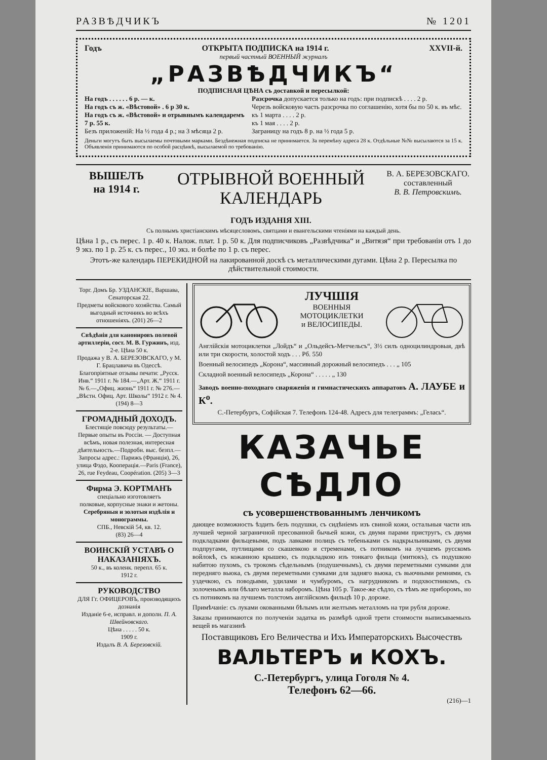РАЗВѢДЧИКЪ № 1201
Годъ ОТКРЫТА ПОДПИСКА на 1914 г. XXVII-й.
первый частный ВОЕННЫЙ журналъ
„РАЗВѢДЧИКЪ“
ПОДПИСНАЯ ЦѢНА съ доставкой и пересылкой:
На годъ . . . . . . 6 р. — к.
На годъ съ ж. «Вѣстовой» . 6 р 30 к.
На годъ съ ж. «Вѣстовой» и отрывнымъ календаремъ 7 р. 55 к.
Безъ приложеній: На ½ года 4 р.; на 3 мѣсяца 2 р.
Разсрочка допускается только на годъ: при подпискѣ . . . . 2 р.
Черезъ войсковую часть разсрочка по соглашенію, хотя бы по 50 к. въ мѣс. къ 1 марта . . . . 2 р.
къ 1 мая . . . . 2 р.
Заграницу на годъ 8 р. на ½ года 5 р.
Деньги могутъ быть высылаемы почтовыми марками. Бездѣнежная подписка не принимается. За перемѣну адреса 28 к. Отдѣльные №№ высылаются за 15 к. Объявленія принимаются по особой расцѣнкѣ, высылаемой по требованію.
ВЫШЕЛЪ
на 1914 г.
ОТРЫВНОЙ ВОЕННЫЙ КАЛЕНДАРЬ
ГОДЪ ИЗДАНІЯ XIII.
В. А. БЕРЕЗОВСКАГО.
составленный
В. В. Петровскимъ.
Съ полнымъ христіанскимъ мѣсяцесловомъ, святцами и евангельскими чтеніями на каждый день.
Цѣна 1 р., съ перес. 1 р. 40 к. Налож. плат. 1 р. 50 к. Для подписчиковъ „Развѣдчика“ и „Витязя“ при требованіи отъ 1 до 9 экз. по 1 р. 25 к. съ перес., 10 экз. и болѣе по 1 р. съ перес.
Этотъ-же календарь ПЕРЕКИДНОЙ на лакированной доскѣ съ металлическими дугами. Цѣна 2 р. Пересылка по дѣйствительной стоимости.
Торг. Домъ Бр. УЗДАНСКІЕ, Варшава, Сенаторская 22.
Предметы войскового хозяйства. Самый выгодный источникъ во всѣхъ отношеніяхъ. (201) 26—2
Свѣдѣнія для канонировъ полевой артиллеріи, сост. М. В. Гуржинъ, изд. 2-е. Цѣна 50 к.
Продажа у В. А. БЕРЕЗОВСКАГО, у М. Г. Брацлавича въ Одессѣ.
Благопріятные отзывы печати: „Русск. Инв.“ 1911 г. № 184.—„Арт. Ж.“ 1911 г. № 6.—„Офиц. жизнь“ 1911 г. № 276.—„Вѣстн. Офиц. Арт. Школы“ 1912 г. № 4. (194) 8—3
ГРОМАДНЫЙ ДОХОДЪ.
Блестящіе повсюду результаты.—Первые опыты въ Россіи. — Доступная всѣмъ, новая полезная, интересная дѣятельность.—Подробн. выс. безпл.—Запросы адрес.: Парижъ (Франція), 26, улица Фэдо, Кооперація.—Paris (France), 26, rue Feydeau, Coopération. (205) 3—3
Фирма Э. КОРТМАНЪ
спеціально изготовляетъ
полковые, корпусные знаки и жетоны.
Серебряныя и золотыя издѣлія и монограммы.
СПБ., Невскій 54, кв. 12.
(83) 26—4
ВОИНСКІЙ УСТАВЪ О НАКАЗАНІЯХЪ.
50 к., въ коленк. перепл. 65 к.
1912 г.
РУКОВОДСТВО
ДЛЯ Гг. ОФИЦЕРОВЪ, производящихъ дознанія
Изданіе 6-е, исправл. и дополн. П. А. Швейновскаго.
Цѣна . . . . . 50 к.
1909 г.
Издалъ В. А. Березовскій.
ЛУЧШІЯ
ВОЕННЫЯ
МОТОЦИКЛЕТКИ
и ВЕЛОСИПЕДЫ.
Англійскія мотоциклетки „Лойдъ“ и „Ольдейсъ-Метчельсъ“, 3½ силъ одноцилиндровыя, двѣ или три скорости, холостой ходъ . . . Рб. 550
Военный велосипедъ „Корона“, массивный дорожный велосипедъ . . . „ 105
Складной военный велосипедъ „Корона“ . . . . . „ 130
Заводъ военно-походнаго снаряженія и гимнастическихъ аппаратовъ А. ЛАУБЕ и К<sup>о</sup>.
С.-Петербургъ, Софійская 7. Телефонъ 124-48. Адресъ для телеграммъ: „Гелась“.
КАЗАЧЬЕ СѢДЛО
съ усовершенствованнымъ ленчикомъ
дающее возможность ѣздить безъ подушки, съ сидѣніемъ изъ свиной кожи, остальныя части изъ лучшей черной заграничной пресованной бычьей кожи, съ двумя парами пристругъ, съ двумя подкладками фильцевыми, подъ лавками полицъ съ тебеньками съ надкрыльниками, съ двумя подпругами, путлищами со скашевкою и стременами, съ потникомъ на лучшемъ русскомъ войлокѣ, съ кожанною крышею, съ подкладкою изъ тонкаго фильца (митюкъ), съ подушкою набитою пухомъ, съ трокомъ сѣдельнымъ (подушечнымъ), съ двумя переметными сумками для передняго вьюка, съ двумя переметными сумками для задняго вьюка, съ вьючными ремнями, съ уздечкою, съ поводьями, удилами и чумбуромъ, съ нагрудникомъ и подхвостникомъ, съ золоченымъ или бѣлаго металла наборомъ. Цѣна 105 р. Такое-же сѣдло, съ тѣмъ же приборомъ, но съ потникомъ на лучшемъ толстомъ англійскомъ фильцѣ 10 р. дороже.
Примѣчаніе: съ луками окованными бѣлымъ или желтымъ металломъ на три рубля дороже.
Заказы принимаются по полученіи задатка въ размѣрѣ одной трети стоимости выписываемыхъ вещей въ магазинѣ
Поставщиковъ Его Величества и Ихъ Императорскихъ Высочествъ
ВАЛЬТЕРЪ и КОХЪ.
С.-Петербургъ, улица Гоголя № 4.
Телефонъ 62—66.
(216)—1